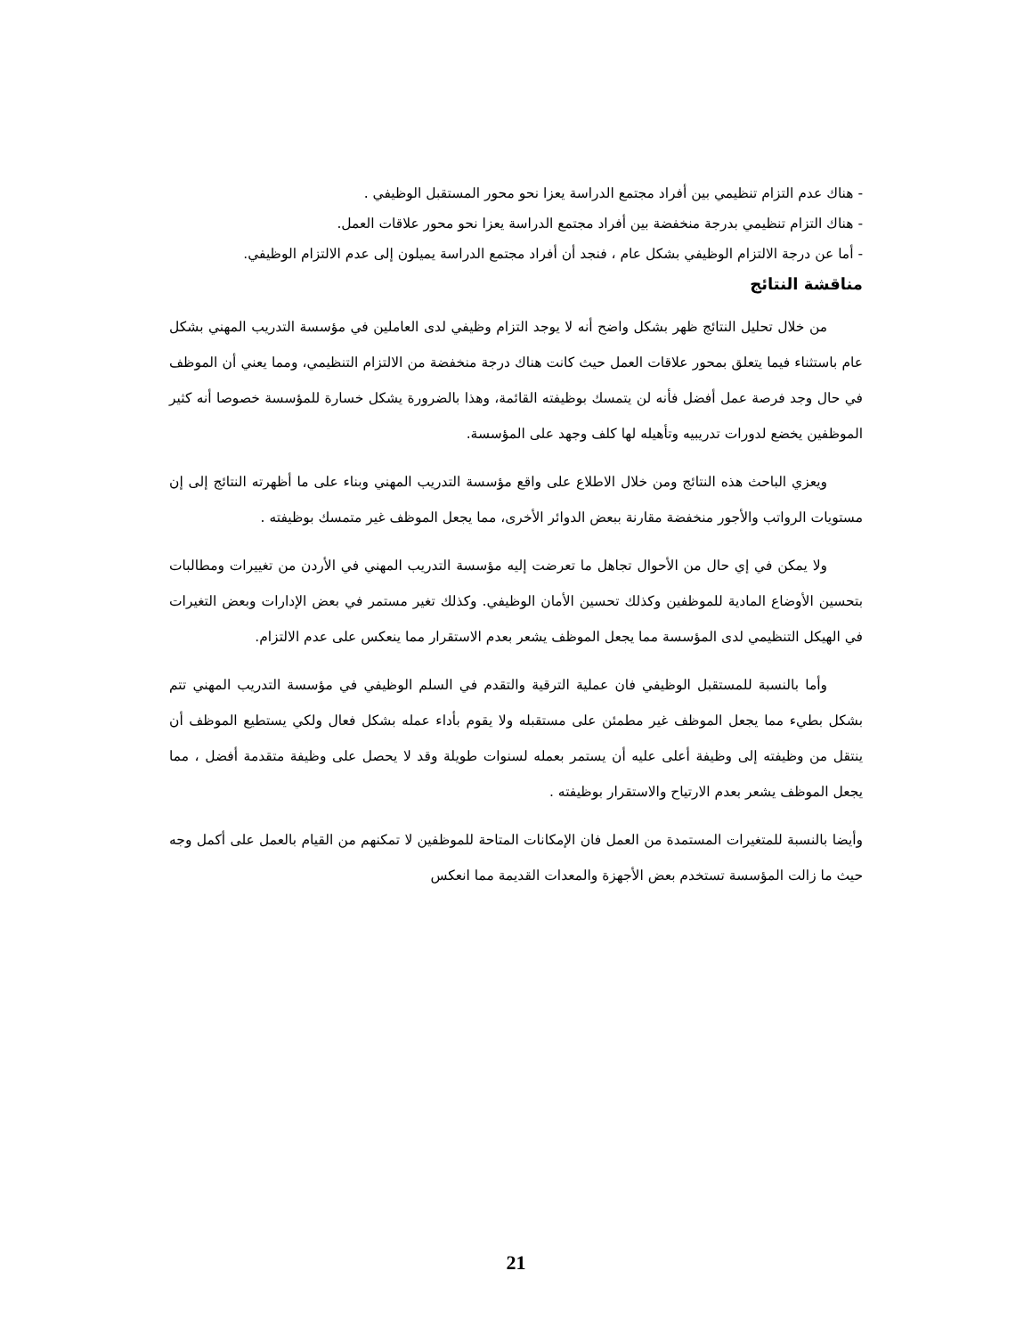- هناك عدم التزام تنظيمي بين أفراد مجتمع الدراسة يعزا نحو محور المستقبل الوظيفي .
- هناك التزام تنظيمي بدرجة منخفضة بين أفراد مجتمع الدراسة يعزا نحو محور علاقات العمل.
- أما عن درجة الالتزام الوظيفي بشكل عام ، فنجد أن أفراد مجتمع الدراسة يميلون إلى عدم الالتزام الوظيفي.
مناقشة النتائج
من خلال تحليل النتائج ظهر بشكل واضح أنه لا يوجد التزام وظيفي لدى العاملين في مؤسسة التدريب المهني بشكل عام باستثناء فيما يتعلق بمحور علاقات العمل حيث كانت هناك درجة منخفضة من الالتزام التنظيمي، ومما يعني أن الموظف في حال وجد فرصة عمل أفضل فأنه لن يتمسك بوظيفته القائمة، وهذا بالضرورة يشكل خسارة للمؤسسة خصوصا أنه كثير الموظفين يخضع لدورات تدريبيه وتأهيله لها كلف وجهد على المؤسسة.
ويعزي الباحث هذه النتائج ومن خلال الاطلاع على واقع مؤسسة التدريب المهني وبناء على ما أظهرته النتائج إلى إن مستويات الرواتب والأجور منخفضة مقارنة ببعض الدوائر الأخرى، مما يجعل الموظف غير متمسك بوظيفته .
ولا يمكن في إي حال من الأحوال تجاهل ما تعرضت إليه مؤسسة التدريب المهني في الأردن من تغييرات ومطالبات بتحسين الأوضاع المادية للموظفين وكذلك تحسين الأمان الوظيفي. وكذلك تغير مستمر في بعض الإدارات وبعض التغيرات في الهيكل التنظيمي لدى المؤسسة مما يجعل الموظف يشعر بعدم الاستقرار مما ينعكس على عدم الالتزام.
وأما بالنسبة للمستقبل الوظيفي فان عملية الترقية والتقدم في السلم الوظيفي في مؤسسة التدريب المهني تتم بشكل بطيء مما يجعل الموظف غير مطمئن على مستقبله ولا يقوم بأداء عمله بشكل فعال ولكي يستطيع الموظف أن ينتقل من وظيفته إلى وظيفة أعلى عليه أن يستمر بعمله لسنوات طويلة وقد لا يحصل على وظيفة متقدمة أفضل ، مما يجعل الموظف يشعر بعدم الارتياح والاستقرار بوظيفته .
وأيضا بالنسبة للمتغيرات المستمدة من العمل فان الإمكانات المتاحة للموظفين لا تمكنهم من القيام بالعمل على أكمل وجه حيث ما زالت المؤسسة تستخدم بعض الأجهزة والمعدات القديمة مما انعكس
21